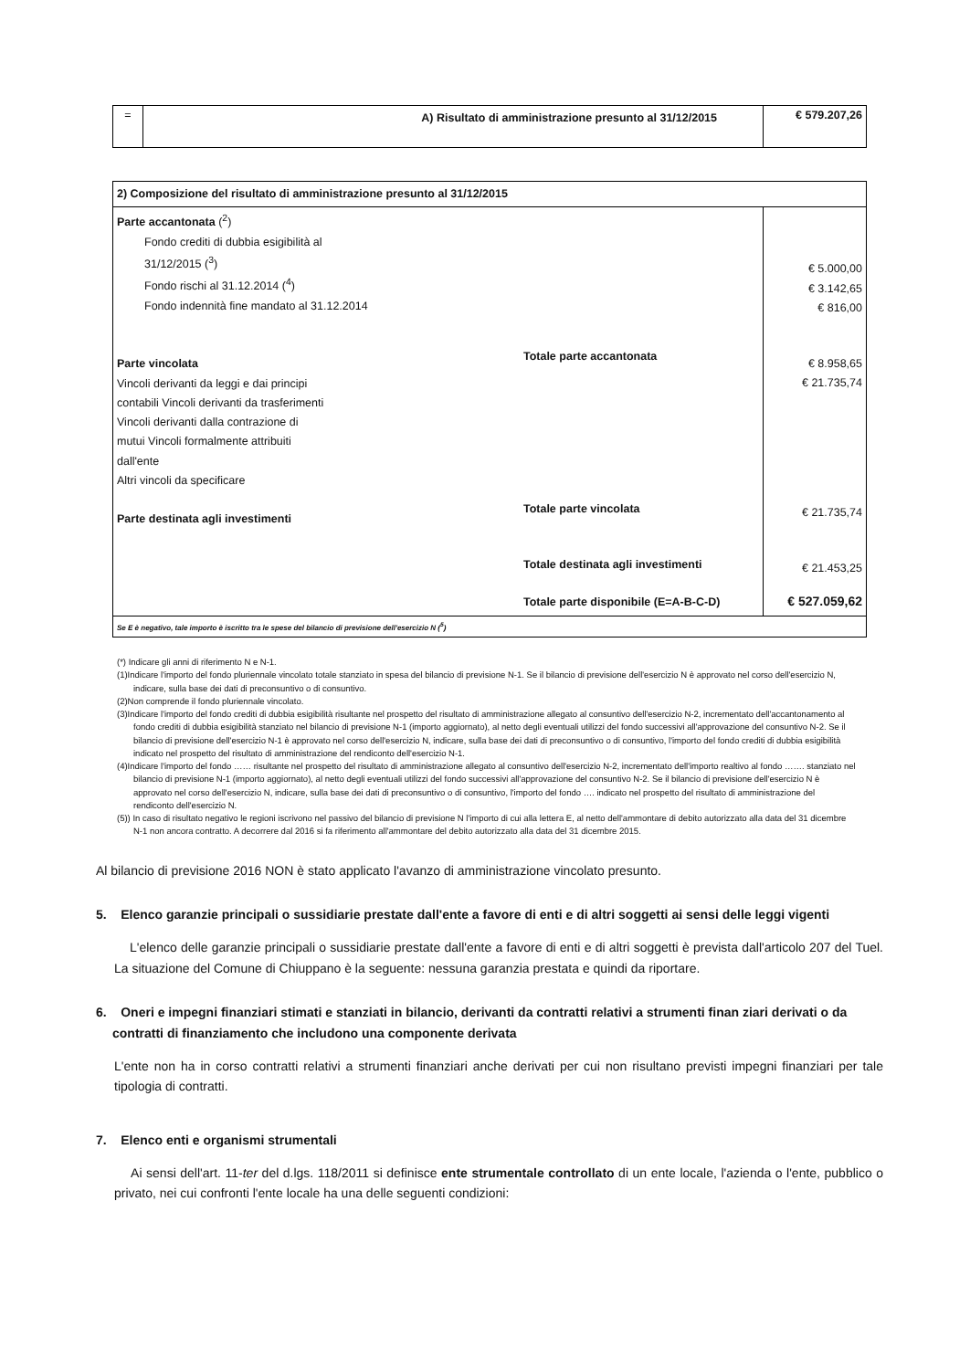| = | A) Risultato di amministrazione presunto al 31/12/2015 | € 579.207,26 |
| 2) Composizione del risultato di amministrazione presunto al 31/12/2015 | | |
| Parte accantonata (<sup>2</sup>) Fondo crediti di dubbia esigibilità al 31/12/2015 (<sup>3</sup>) Fondo rischi al 31.12.2014 (<sup>4</sup>) Fondo indennità fine mandato al 31.12.2014 Parte vincolata Vincoli derivanti da leggi e dai principi contabili Vincoli derivanti da trasferimenti Vincoli derivanti dalla contrazione di mutui Vincoli formalmente attribuiti dall'ente Altri vincoli da specificare Parte destinata agli investimenti | Totale parte accantonata Totale parte vincolata Totale destinata agli investimenti Totale parte disponibile (E=A-B-C-D) | € 5.000,00 € 3.142,65 € 816,00 € 8.958,65 € 21.735,74 € 21.735,74 € 21.453,25 € 527.059,62 |
| Se E è negativo, tale importo è iscritto tra le spese del bilancio di previsione dell'esercizio N (<sup>5</sup>) | | |
(*) Indicare gli anni di riferimento N e N-1.
(1)Indicare l'importo del fondo pluriennale vincolato totale stanziato in spesa del bilancio di previsione N-1. Se il bilancio di previsione dell'esercizio N è approvato nel corso dell'esercizio N, indicare, sulla base dei dati di preconsuntivo o di consuntivo.
(2)Non comprende il fondo pluriennale vincolato.
(3)Indicare l'importo del fondo crediti di dubbia esigibilità risultante nel prospetto del risultato di amministrazione allegato al consuntivo dell'esercizio N-2, incrementato dell'accantonamento al fondo crediti di dubbia esigibilità stanziato nel bilancio di previsione N-1 (importo aggiornato), al netto degli eventuali utilizzi del fondo successivi all'approvazione del consuntivo N-2. Se il bilancio di previsione dell'esercizio N-1 è approvato nel corso dell'esercizio N, indicare, sulla base dei dati di preconsuntivo o di consuntivo, l'importo del fondo crediti di dubbia esigibilità indicato nel prospetto del risultato di amministrazione del rendiconto dell'esercizio N-1.
(4)Indicare l'importo del fondo …… risultante nel prospetto del risultato di amministrazione allegato al consuntivo dell'esercizio N-2, incrementato dell'importo realtivo al fondo ……. stanziato nel bilancio di previsione N-1 (importo aggiornato), al netto degli eventuali utilizzi del fondo successivi all'approvazione del consuntivo N-2. Se il bilancio di previsione dell'esercizio N è approvato nel corso dell'esercizio N, indicare, sulla base dei dati di preconsuntivo o di consuntivo, l'importo del fondo …. indicato nel prospetto del risultato di amministrazione del rendiconto dell'esercizio N.
(5)) In caso di risultato negativo le regioni iscrivono nel passivo del bilancio di previsione N l'importo di cui alla lettera E, al netto dell'ammontare di debito autorizzato alla data del 31 dicembre N-1 non ancora contratto. A decorrere dal 2016 si fa riferimento all'ammontare del debito autorizzato alla data del 31 dicembre 2015.
Al bilancio di previsione 2016 NON è stato applicato l'avanzo di amministrazione vincolato presunto.
5. Elenco garanzie principali o sussidiarie prestate dall'ente a favore di enti e di altri soggetti ai sensi delle leggi vigenti
L'elenco delle garanzie principali o sussidiarie prestate dall'ente a favore di enti e di altri soggetti è prevista dall'articolo 207 del Tuel. La situazione del Comune di Chiuppano è la seguente: nessuna garanzia prestata e quindi da riportare.
6. Oneri e impegni finanziari stimati e stanziati in bilancio, derivanti da contratti relativi a strumenti finan ziari derivati o da contratti di finanziamento che includono una componente derivata
L'ente non ha in corso contratti relativi a strumenti finanziari anche derivati per cui non risultano previsti impegni finanziari per tale tipologia di contratti.
7. Elenco enti e organismi strumentali
Ai sensi dell'art. 11-ter del d.lgs. 118/2011 si definisce ente strumentale controllato di un ente locale, l'azienda o l'ente, pubblico o privato, nei cui confronti l'ente locale ha una delle seguenti condizioni: